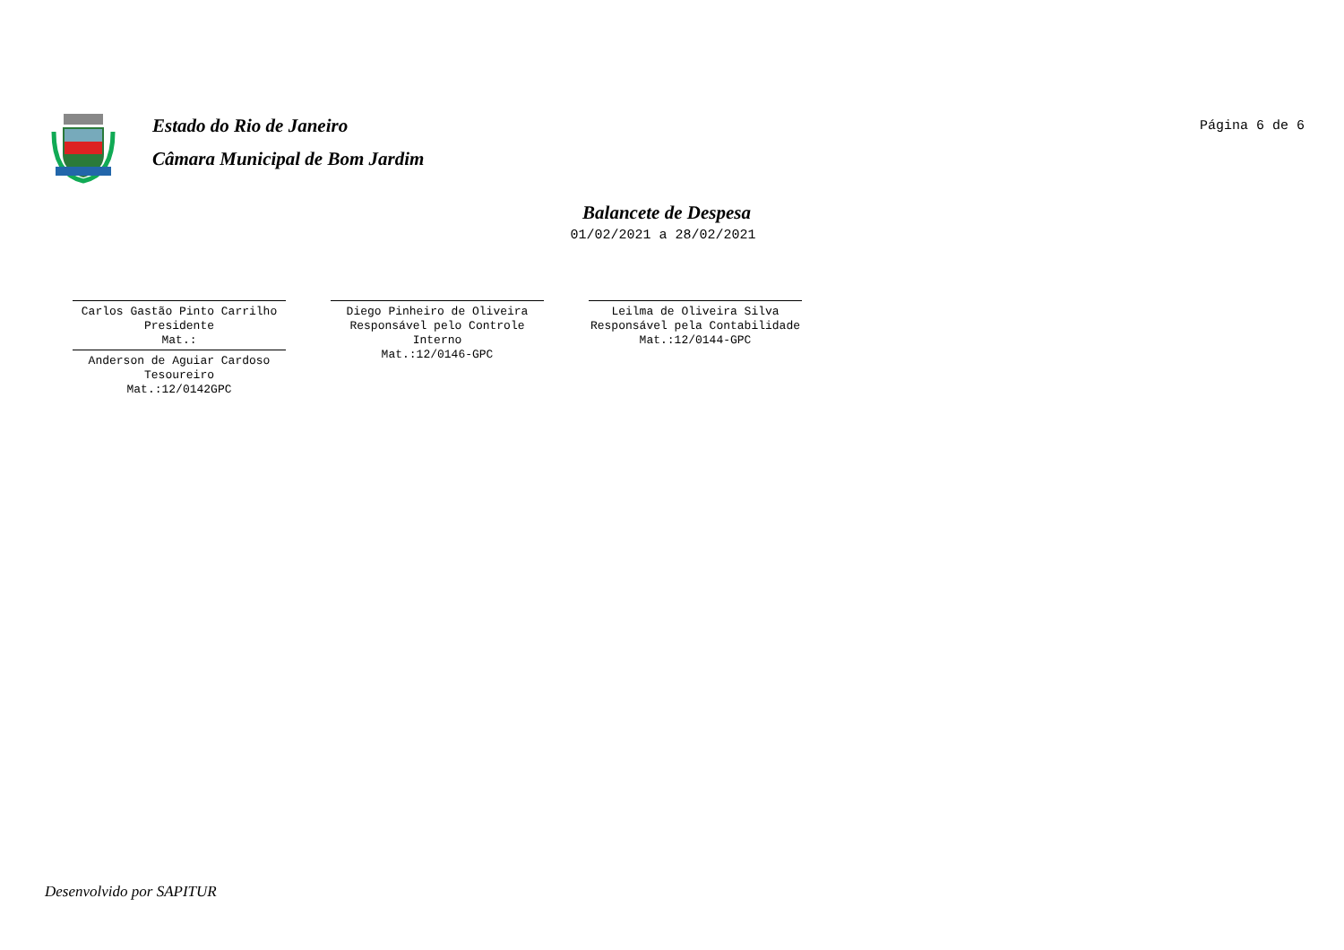Estado do Rio de Janeiro
Câmara Municipal de Bom Jardim
Página 6 de 6
Balancete de Despesa
01/02/2021 a 28/02/2021
Carlos Gastão Pinto Carrilho
Presidente
Mat.:
Anderson de Aguiar Cardoso
Tesoureiro
Mat.:12/0142GPC
Diego Pinheiro de Oliveira
Responsável pelo Controle
Interno
Mat.:12/0146-GPC
Leilma de Oliveira Silva
Responsável pela Contabilidade
Mat.:12/0144-GPC
Desenvolvido por SAPITUR